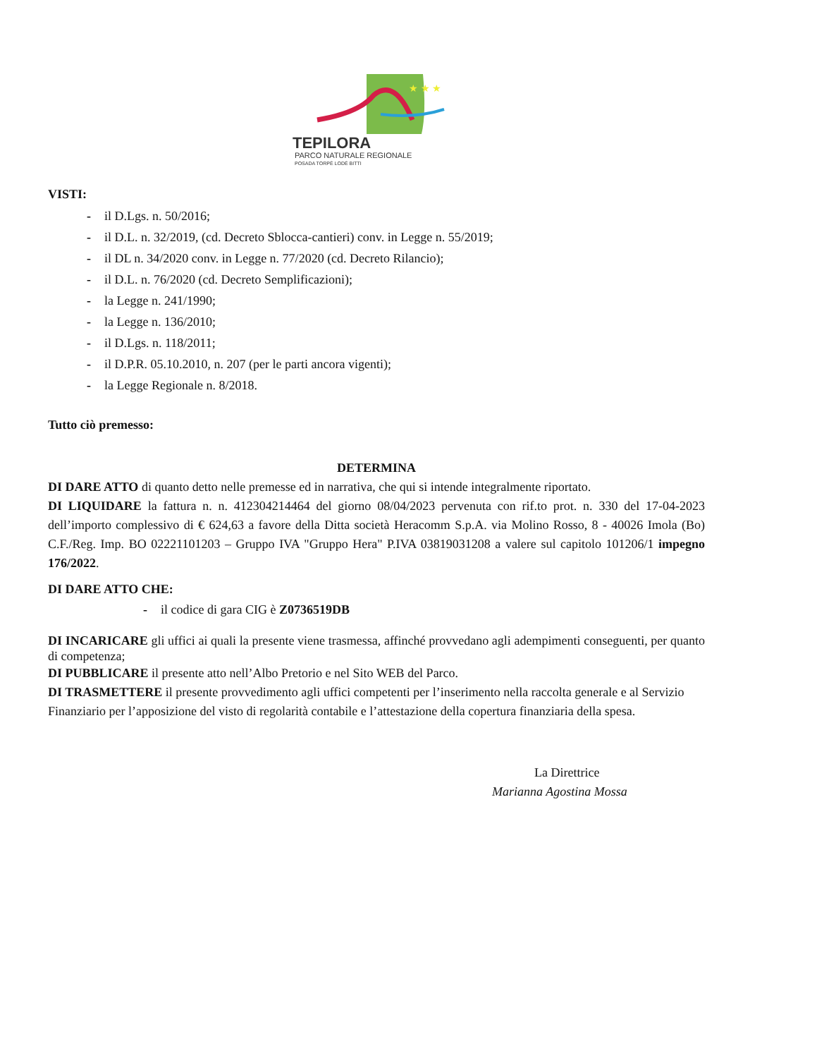★ ★ ★
TEPILORA
PARCO NATURALE REGIONALE
POSADA TORPÈ LODÈ BITTI
VISTI:
- il D.Lgs. n. 50/2016;
- il D.L. n. 32/2019, (cd. Decreto Sblocca-cantieri) conv. in Legge n. 55/2019;
- il DL n. 34/2020 conv. in Legge n. 77/2020 (cd. Decreto Rilancio);
- il D.L. n. 76/2020 (cd. Decreto Semplificazioni);
- la Legge n. 241/1990;
- la Legge n. 136/2010;
- il D.Lgs. n. 118/2011;
- il D.P.R. 05.10.2010, n. 207 (per le parti ancora vigenti);
- la Legge Regionale n. 8/2018.
Tutto ciò premesso:
DETERMINA
DI DARE ATTO di quanto detto nelle premesse ed in narrativa, che qui si intende integralmente riportato.
DI LIQUIDARE la fattura n. n. 412304214464 del giorno 08/04/2023 pervenuta con rif.to prot. n. 330 del 17-04-2023 dell’importo complessivo di € 624,63 a favore della Ditta società Heracomm S.p.A. via Molino Rosso, 8 - 40026 Imola (Bo) C.F./Reg. Imp. BO 02221101203 – Gruppo IVA "Gruppo Hera" P.IVA 03819031208 a valere sul capitolo 101206/1 impegno 176/2022.
DI DARE ATTO CHE:
- il codice di gara CIG è Z0736519DB
DI INCARICARE gli uffici ai quali la presente viene trasmessa, affinché provvedano agli adempimenti conseguenti, per quanto di competenza;
DI PUBBLICARE il presente atto nell’Albo Pretorio e nel Sito WEB del Parco.
DI TRASMETTERE il presente provvedimento agli uffici competenti per l’inserimento nella raccolta generale e al Servizio Finanziario per l’apposizione del visto di regolarità contabile e l’attestazione della copertura finanziaria della spesa.
La Direttrice
Marianna Agostina Mossa